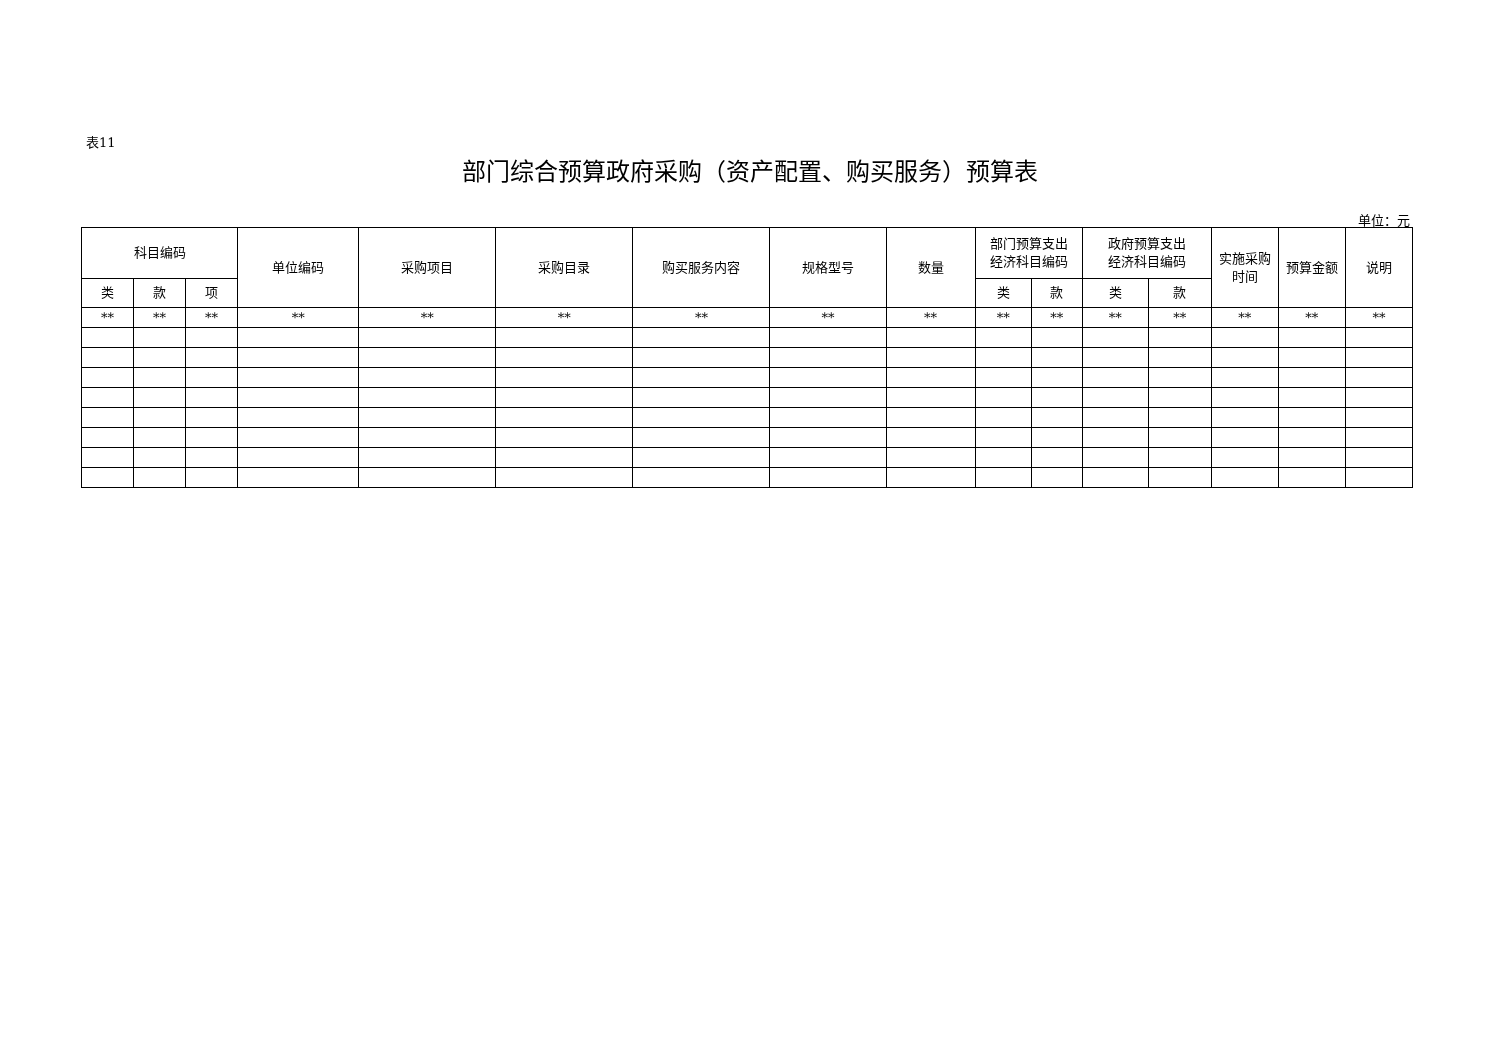表11
部门综合预算政府采购（资产配置、购买服务）预算表
单位：元
| 科目编码 | | | 单位编码 | 采购项目 | 采购目录 | 购买服务内容 | 规格型号 | 数量 | 部门预算支出 经济科目编码 | | 政府预算支出 经济科目编码 | | 实施采购 时间 | 预算金额 | 说明 |
| --- | --- | --- | --- | --- | --- | --- | --- | --- | --- | --- | --- | --- | --- | --- | --- |
| 类 | 款 | 项 | | | | | | | 类 | 款 | 类 | 款 | | | |
| ** | ** | ** | ** | ** | ** | ** | ** | ** | ** | ** | ** | ** | ** | ** | ** |